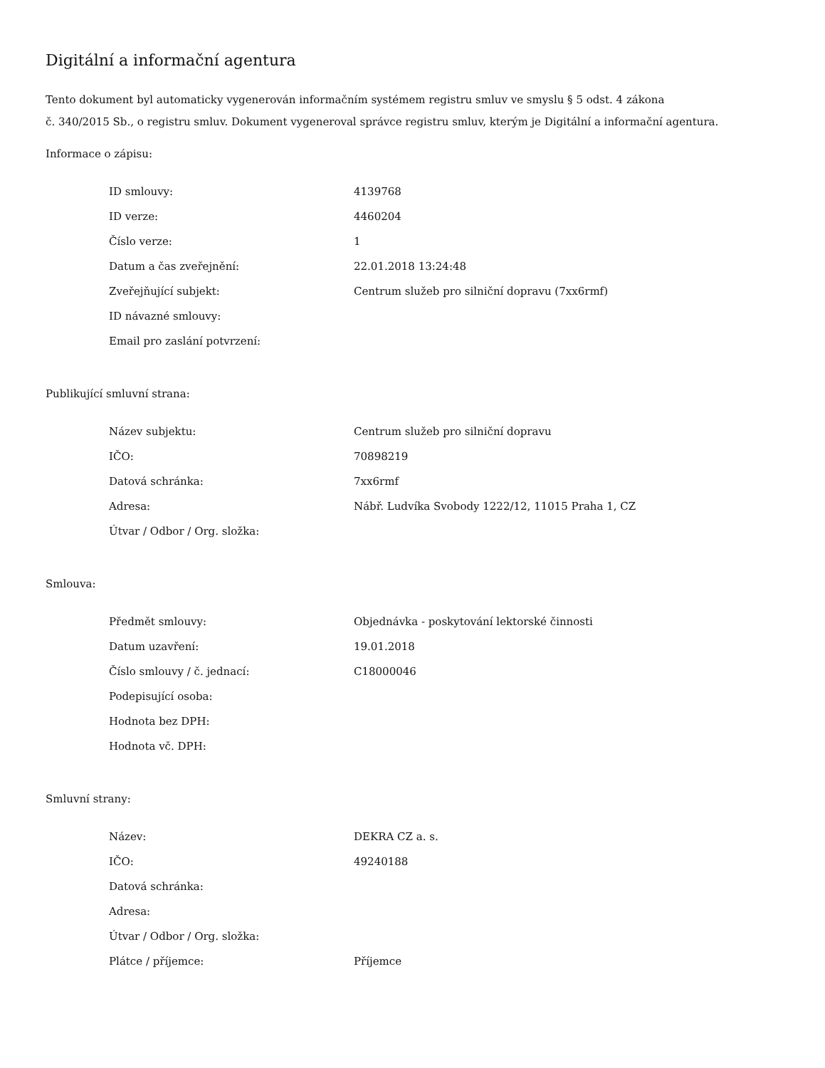Digitální a informační agentura
Tento dokument byl automaticky vygenerován informačním systémem registru smluv ve smyslu § 5 odst. 4 zákona
č. 340/2015 Sb., o registru smluv. Dokument vygeneroval správce registru smluv, kterým je Digitální a informační agentura.
Informace o zápisu:
| ID smlouvy: | 4139768 |
| ID verze: | 4460204 |
| Číslo verze: | 1 |
| Datum a čas zveřejnění: | 22.01.2018 13:24:48 |
| Zveřejňující subjekt: | Centrum služeb pro silniční dopravu (7xx6rmf) |
| ID návazné smlouvy: | |
| Email pro zaslání potvrzení: | |
Publikující smluvní strana:
| Název subjektu: | Centrum služeb pro silniční dopravu |
| IČO: | 70898219 |
| Datová schránka: | 7xx6rmf |
| Adresa: | Nábř. Ludvíka Svobody 1222/12, 11015 Praha 1, CZ |
| Útvar / Odbor / Org. složka: | |
Smlouva:
| Předmět smlouvy: | Objednávka - poskytování lektorské činnosti |
| Datum uzavření: | 19.01.2018 |
| Číslo smlouvy / č. jednací: | C18000046 |
| Podepisující osoba: | |
| Hodnota bez DPH: | |
| Hodnota vč. DPH: | |
Smluvní strany:
| Název: | DEKRA CZ a. s. |
| IČO: | 49240188 |
| Datová schránka: | |
| Adresa: | |
| Útvar / Odbor / Org. složka: | |
| Plátce / příjemce: | Příjemce |